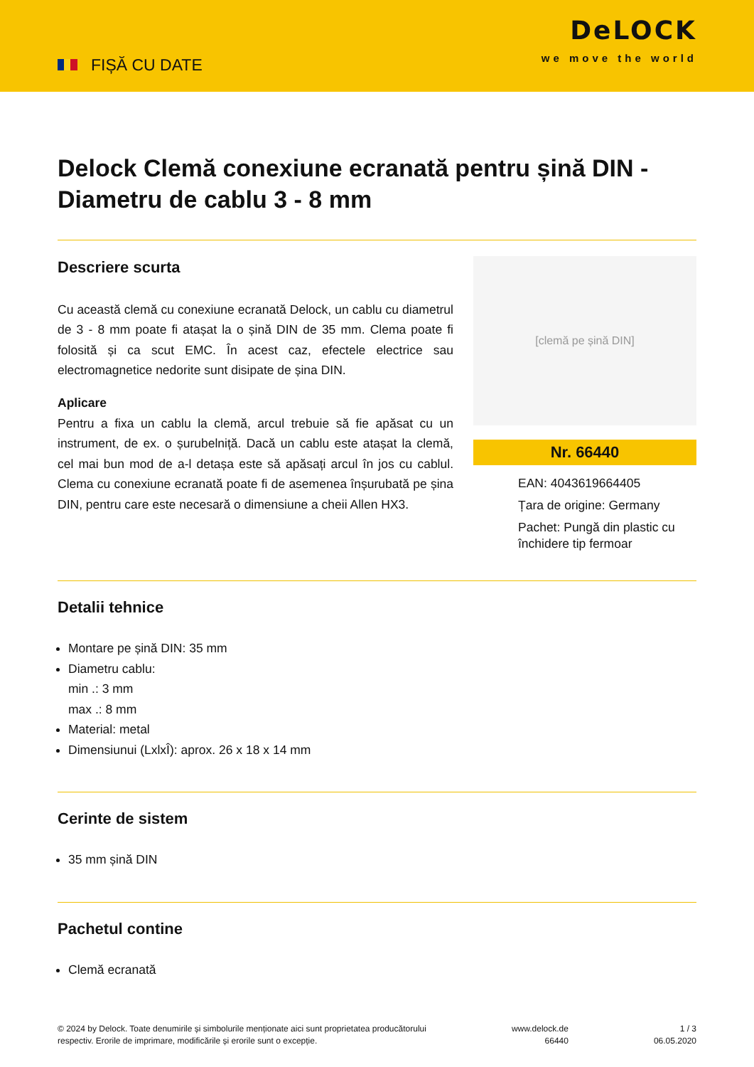FIȘĂ CU DATE
DeLOCK
we move the world
Delock Clemă conexiune ecranată pentru șină DIN - Diametru de cablu 3 - 8 mm
Descriere scurta
Cu această clemă cu conexiune ecranată Delock, un cablu cu diametrul de 3 - 8 mm poate fi atașat la o șină DIN de 35 mm. Clema poate fi folosită și ca scut EMC. În acest caz, efectele electrice sau electromagnetice nedorite sunt disipate de șina DIN.
Aplicare
Pentru a fixa un cablu la clemă, arcul trebuie să fie apăsat cu un instrument, de ex. o șurubelniță. Dacă un cablu este atașat la clemă, cel mai bun mod de a-l detașa este să apăsați arcul în jos cu cablul. Clema cu conexiune ecranată poate fi de asemenea înșurubată pe șina DIN, pentru care este necesară o dimensiune a cheii Allen HX3.
[clemă pe șină DIN]
Nr. 66440
EAN: 4043619664405
Țara de origine: Germany
Pachet: Pungă din plastic cu închidere tip fermoar
Detalii tehnice
Montare pe șină DIN: 35 mm
Diametru cablu:
min .: 3 mm
max .: 8 mm
Material: metal
Dimensiunui (LxlxÎ): aprox. 26 x 18 x 14 mm
Cerinte de sistem
35 mm șină DIN
Pachetul contine
Clemă ecranată
© 2024 by Delock. Toate denumirile și simbolurile menționate aici sunt proprietatea producătorului
respectiv. Erorile de imprimare, modificările și erorile sunt o excepție.
www.delock.de
66440
1 / 3
06.05.2020